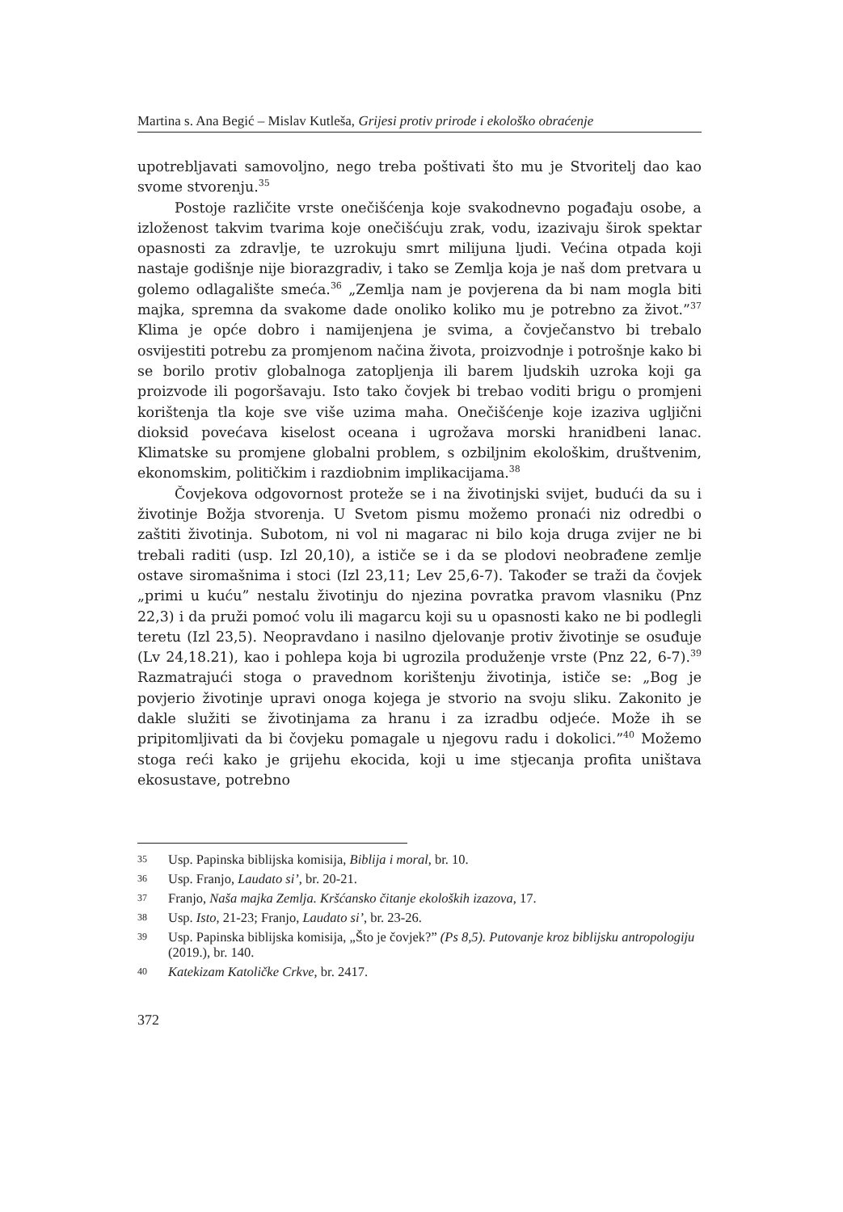Martina s. Ana Begić – Mislav Kutleša, Grijesi protiv prirode i ekološko obraćenje
upotrebljavati samovoljno, nego treba poštivati što mu je Stvoritelj dao kao svome stvorenju.<sup>35</sup>
Postoje različite vrste onečišćenja koje svakodnevno pogađaju osobe, a izloženost takvim tvarima koje onečišćuju zrak, vodu, izazivaju širok spektar opasnosti za zdravlje, te uzrokuju smrt milijuna ljudi. Većina otpada koji nastaje godišnje nije biorazgradiv, i tako se Zemlja koja je naš dom pretvara u golemo odlagalište smeća.<sup>36</sup> „Zemlja nam je povjerena da bi nam mogla biti majka, spremna da svakome dade onoliko koliko mu je potrebno za život.”<sup>37</sup> Klima je opće dobro i namijenjena je svima, a čovječanstvo bi trebalo osvijestiti potrebu za promjenom načina života, proizvodnje i potrošnje kako bi se borilo protiv globalnoga zatopljenja ili barem ljudskih uzroka koji ga proizvode ili pogoršavaju. Isto tako čovjek bi trebao voditi brigu o promjeni korištenja tla koje sve više uzima maha. Onečišćenje koje izaziva ugljični dioksid povećava kiselost oceana i ugrožava morski hranidbeni lanac. Klimatske su promjene globalni problem, s ozbiljnim ekološkim, društvenim, ekonomskim, političkim i razdiobnim implikacijama.<sup>38</sup>
Čovjekova odgovornost proteže se i na životinjski svijet, budući da su i životinje Božja stvorenja. U Svetom pismu možemo pronaći niz odredbi o zaštiti životinja. Subotom, ni vol ni magarac ni bilo koja druga zvijer ne bi trebali raditi (usp. Izl 20,10), a ističe se i da se plodovi neobrađene zemlje ostave siromašnima i stoci (Izl 23,11; Lev 25,6-7). Također se traži da čovjek „primi u kuću” nestalu životinju do njezina povratka pravom vlasniku (Pnz 22,3) i da pruži pomoć volu ili magarcu koji su u opasnosti kako ne bi podlegli teretu (Izl 23,5). Neopravdano i nasilno djelovanje protiv životinje se osuđuje (Lv 24,18.21), kao i pohlepa koja bi ugrozila produženje vrste (Pnz 22, 6-7).<sup>39</sup> Razmatrajući stoga o pravednom korištenju životinja, ističe se: „Bog je povjerio životinje upravi onoga kojega je stvorio na svoju sliku. Zakonito je dakle služiti se životinjama za hranu i za izradbu odjeće. Može ih se pripitomljivati da bi čovjeku pomagale u njegovu radu i dokolici.”<sup>40</sup> Možemo stoga reći kako je grijehu ekocida, koji u ime stjecanja profita uništava ekosustave, potrebno
35 Usp. Papinska biblijska komisija, Biblija i moral, br. 10.
36 Usp. Franjo, Laudato si’, br. 20-21.
37 Franjo, Naša majka Zemlja. Kršćansko čitanje ekoloških izazova, 17.
38 Usp. Isto, 21-23; Franjo, Laudato si’, br. 23-26.
39 Usp. Papinska biblijska komisija, „Što je čovjek?” (Ps 8,5). Putovanje kroz biblijsku antropologiju (2019.), br. 140.
40 Katekizam Katoličke Crkve, br. 2417.
372